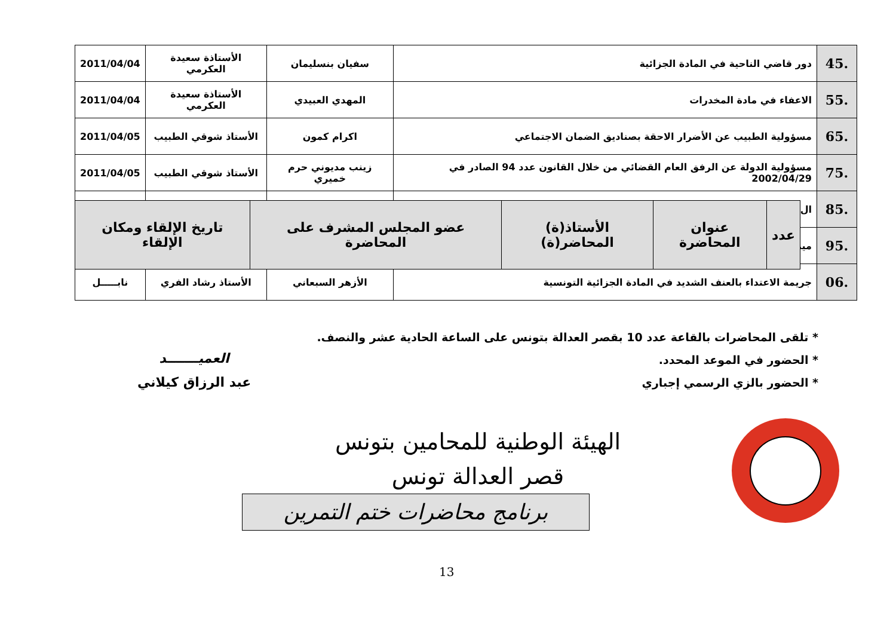| .45 | دور قاضي الناحية في المادة الجزائية | سفيان بنسليمان | الأستاذة سعيدة العكرمي | 2011/04/04 |
| .55 | الاعفاء في مادة المخدرات | المهدي العبيدي | الأستاذة سعيدة العكرمي | 2011/04/04 |
| .65 | مسؤولية الطبيب عن الأضرار الاحقة بصناديق الضمان الاجتماعي | اكرام كمون | الأستاذ شوقي الطبيب | 2011/04/05 |
| .75 | مسؤولية الدولة عن الرفق العام القضائي من خلال القانون عدد 94 الصادر في 2002/04/29 | زينب مديوني حرم خميري | الأستاذ شوقي الطبيب | 2011/04/05 |
| .85 | ال | | | |
| .95 | ميد | | | |
| .06 | جريمة الاعتداء بالعنف الشديد في المادة الجزائية التونسية | الأزهر السبعاني | الأستاذ رشاد الفري | نابـــــل |
| عدد | عنوان المحاضرة | الأستاذ(ة) المحاضر(ة) | عضو المجلس المشرف على المحاضرة | تاريخ الإلقاء ومكان الإلقاء |
* تلقى المحاضرات بالقاعة عدد 10 بقصر العدالة بتونس على الساعة الحادية عشر والنصف.
* الحضور في الموعد المحدد.
* الحضور بالزي الرسمي إجباري
العميـــــــد
عبد الرزاق كيلاني
الهيئة الوطنية للمحامين بتونس
قصر العدالة تونس
برنامج محاضرات ختم التمرين
13